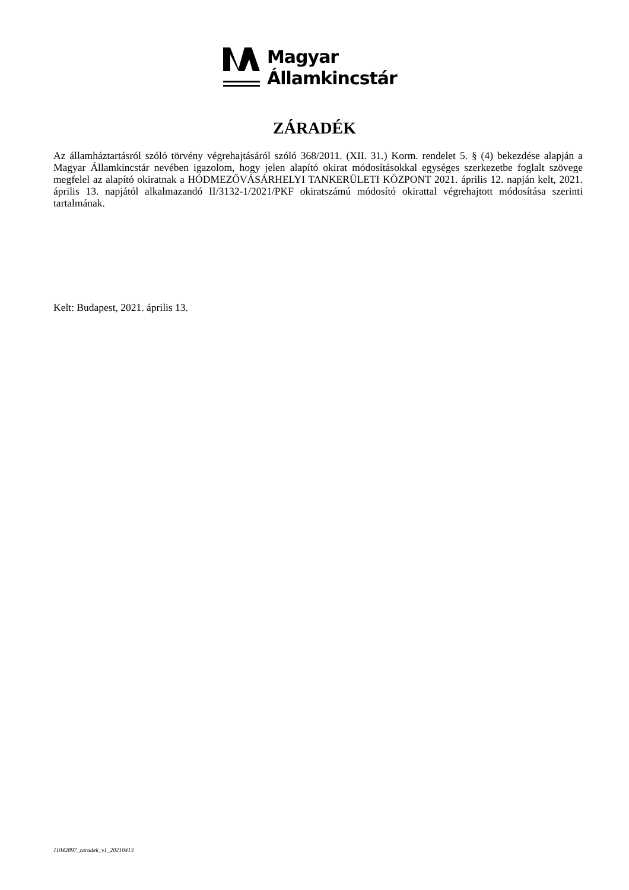Magyar
Államkincstár
ZÁRADÉK
Az államháztartásról szóló törvény végrehajtásáról szóló 368/2011. (XII. 31.) Korm. rendelet 5. § (4) bekezdése alapján a Magyar Államkincstár nevében igazolom, hogy jelen alapító okirat módosításokkal egységes szerkezetbe foglalt szövege megfelel az alapító okiratnak a HÓDMEZŐVÁSÁRHELYI TANKERÜLETI KÖZPONT 2021. április 12. napján kelt, 2021. április 13. napjától alkalmazandó II/3132-1/2021/PKF okiratszámú módosító okirattal végrehajtott módosítása szerinti tartalmának.
Kelt: Budapest, 2021. április 13.
11042897_zaradek_v1_20210413